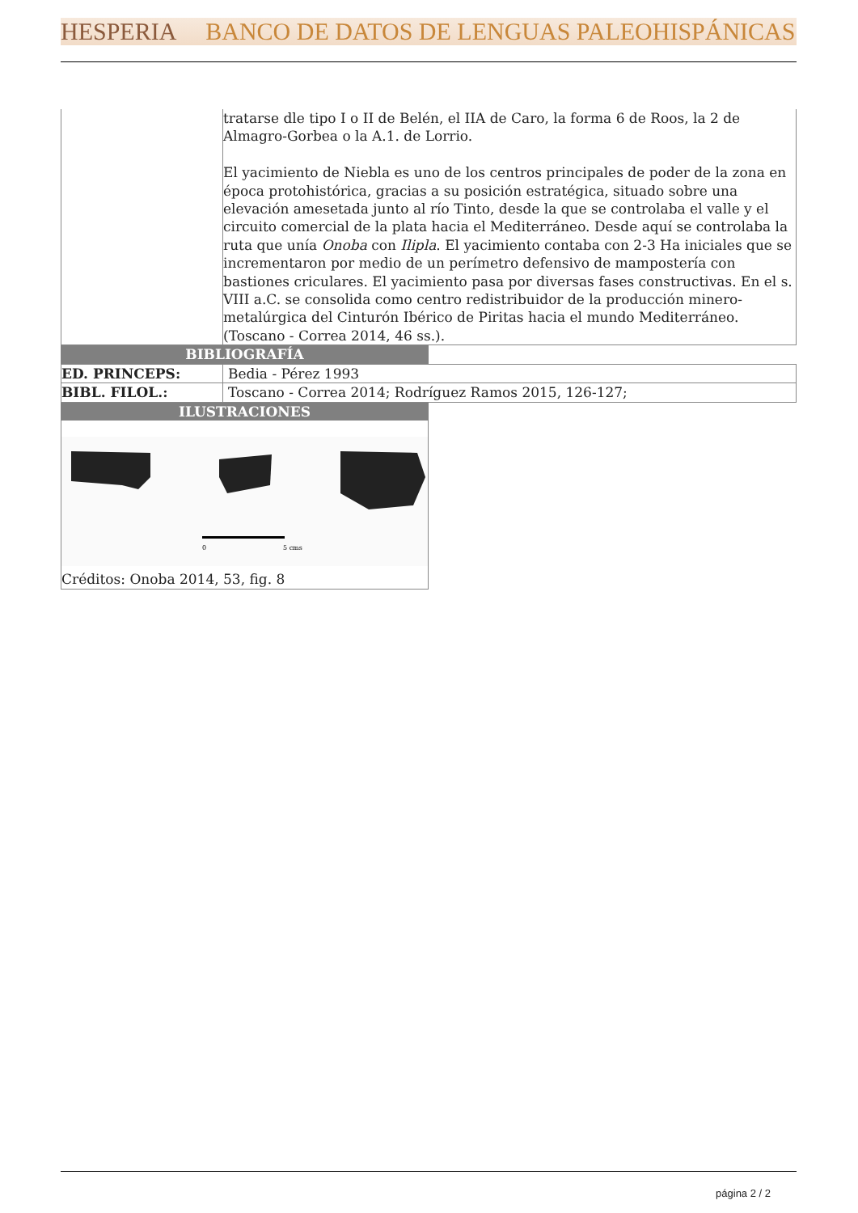HESPERIA BANCO DE DATOS DE LENGUAS PALEOHISPÁNICAS
| | tratarse dle tipo I o II de Belén, el IIA de Caro, la forma 6 de Roos, la 2 de Almagro-Gorbea o la A.1. de Lorrio. El yacimiento de Niebla es uno de los centros principales de poder de la zona en época protohistórica, gracias a su posición estratégica, situado sobre una elevación amesetada junto al río Tinto, desde la que se controlaba el valle y el circuito comercial de la plata hacia el Mediterráneo. Desde aquí se controlaba la ruta que unía Onoba con Ilipla . El yacimiento contaba con 2-3 Ha iniciales que se incrementaron por medio de un perímetro defensivo de mampostería con bastiones criculares. El yacimiento pasa por diversas fases constructivas. En el s. VIII a.C. se consolida como centro redistribuidor de la producción minero-metalúrgica del Cinturón Ibérico de Piritas hacia el mundo Mediterráneo. (Toscano - Correa 2014, 46 ss.). |
BIBLIOGRAFÍA
| ED. PRINCEPS: | Bedia - Pérez 1993 |
| BIBL. FILOL.: | Toscano - Correa 2014; Rodríguez Ramos 2015, 126-127; |
ILUSTRACIONES
0
5 cms
Créditos: Onoba 2014, 53, fig. 8
página 2 / 2